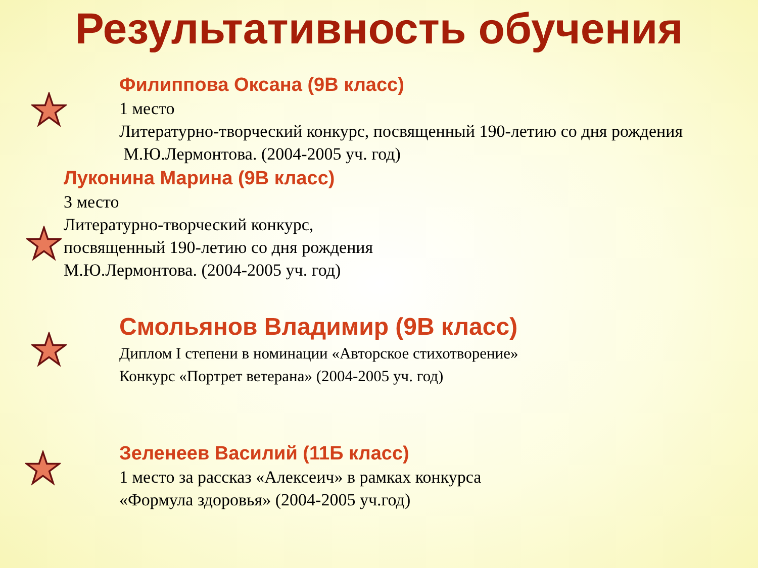Результативность обучения
Филиппова Оксана (9В класс)
1 место
Литературно-творческий конкурс, посвященный 190-летию со дня рождения
М.Ю.Лермонтова. (2004-2005 уч. год)
Луконина Марина (9В класс)
3 место
Литературно-творческий конкурс,
посвященный 190-летию со дня рождения
М.Ю.Лермонтова. (2004-2005 уч. год)
Смольянов Владимир (9В класс)
Диплом I степени в номинации «Авторское стихотворение»
Конкурс «Портрет ветерана» (2004-2005 уч. год)
Зеленеев Василий (11Б класс)
1 место за рассказ «Алексеич» в рамках конкурса
«Формула здоровья» (2004-2005 уч.год)